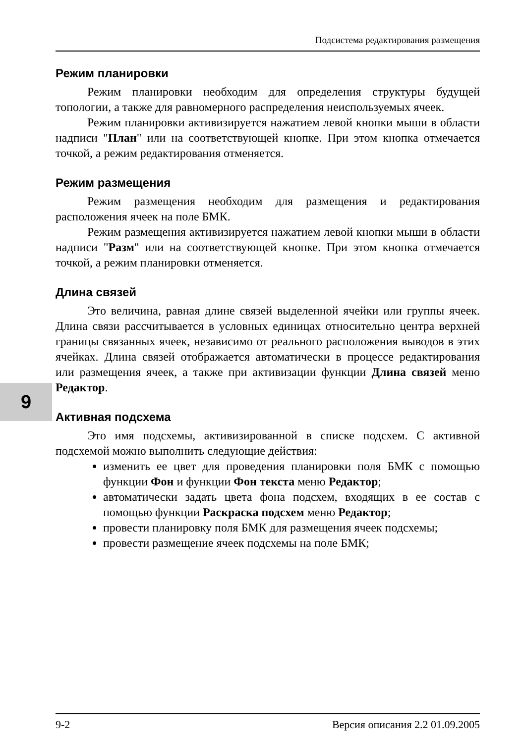9
Подсистема редактирования размещения
Режим планировки
Режим планировки необходим для определения структуры будущей топологии, а также для равномерного распределения неиспользуемых ячеек.
Режим планировки активизируется нажатием левой кнопки мыши в области надписи "План" или на соответствующей кнопке. При этом кнопка отмечается точкой, а режим редактирования отменяется.
Режим размещения
Режим размещения необходим для размещения и редактирования расположения ячеек на поле БМК.
Режим размещения активизируется нажатием левой кнопки мыши в области надписи "Разм" или на соответствующей кнопке. При этом кнопка отмечается точкой, а режим планировки отменяется.
Длина связей
Это величина, равная длине связей выделенной ячейки или группы ячеек. Длина связи рассчитывается в условных единицах относительно центра верхней границы связанных ячеек, независимо от реального расположения выводов в этих ячейках. Длина связей отображается автоматически в процессе редактирования или размещения ячеек, а также при активизации функции Длина связей меню Редактор.
Активная подсхема
Это имя подсхемы, активизированной в списке подсхем. С активной подсхемой можно выполнить следующие действия:
изменить ее цвет для проведения планировки поля БМК с помощью функции Фон и функции Фон текста меню Редактор;
автоматически задать цвета фона подсхем, входящих в ее состав с помощью функции Раскраска подсхем меню Редактор;
провести планировку поля БМК для размещения ячеек подсхемы;
провести размещение ячеек подсхемы на поле БМК;
9-2 Версия описания 2.2 01.09.2005